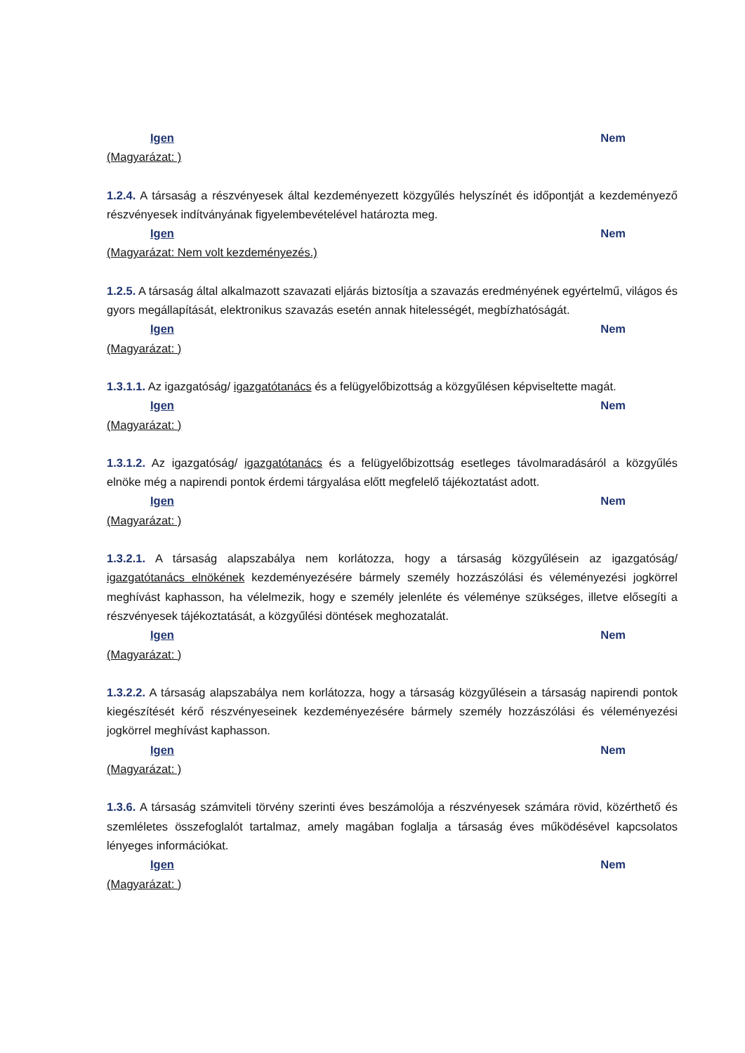Igen Nem
(Magyarázat: )
1.2.4. A társaság a részvényesek által kezdeményezett közgyűlés helyszínét és időpontját a kezdeményező részvényesek indítványának figyelembevételével határozta meg.
Igen Nem
(Magyarázat: Nem volt kezdeményezés.)
1.2.5. A társaság által alkalmazott szavazati eljárás biztosítja a szavazás eredményének egyértelmű, világos és gyors megállapítását, elektronikus szavazás esetén annak hitelességét, megbízhatóságát.
Igen Nem
(Magyarázat: )
1.3.1.1. Az igazgatóság/ igazgatótanács és a felügyelőbizottság a közgyűlésen képviseltette magát.
Igen Nem
(Magyarázat: )
1.3.1.2. Az igazgatóság/ igazgatótanács és a felügyelőbizottság esetleges távolmaradásáról a közgyűlés elnöke még a napirendi pontok érdemi tárgyalása előtt megfelelő tájékoztatást adott.
Igen Nem
(Magyarázat: )
1.3.2.1. A társaság alapszabálya nem korlátozza, hogy a társaság közgyűlésein az igazgatóság/ igazgatótanács elnökének kezdeményezésére bármely személy hozzászólási és véleményezési jogkörrel meghívást kaphasson, ha vélelmezik, hogy e személy jelenléte és véleménye szükséges, illetve elősegíti a részvényesek tájékoztatását, a közgyűlési döntések meghozatalát.
Igen Nem
(Magyarázat: )
1.3.2.2. A társaság alapszabálya nem korlátozza, hogy a társaság közgyűlésein a társaság napirendi pontok kiegészítését kérő részvényeseinek kezdeményezésére bármely személy hozzászólási és véleményezési jogkörrel meghívást kaphasson.
Igen Nem
(Magyarázat: )
1.3.6. A társaság számviteli törvény szerinti éves beszámolója a részvényesek számára rövid, közérthető és szemléletes összefoglalót tartalmaz, amely magában foglalja a társaság éves működésével kapcsolatos lényeges információkat.
Igen Nem
(Magyarázat: )